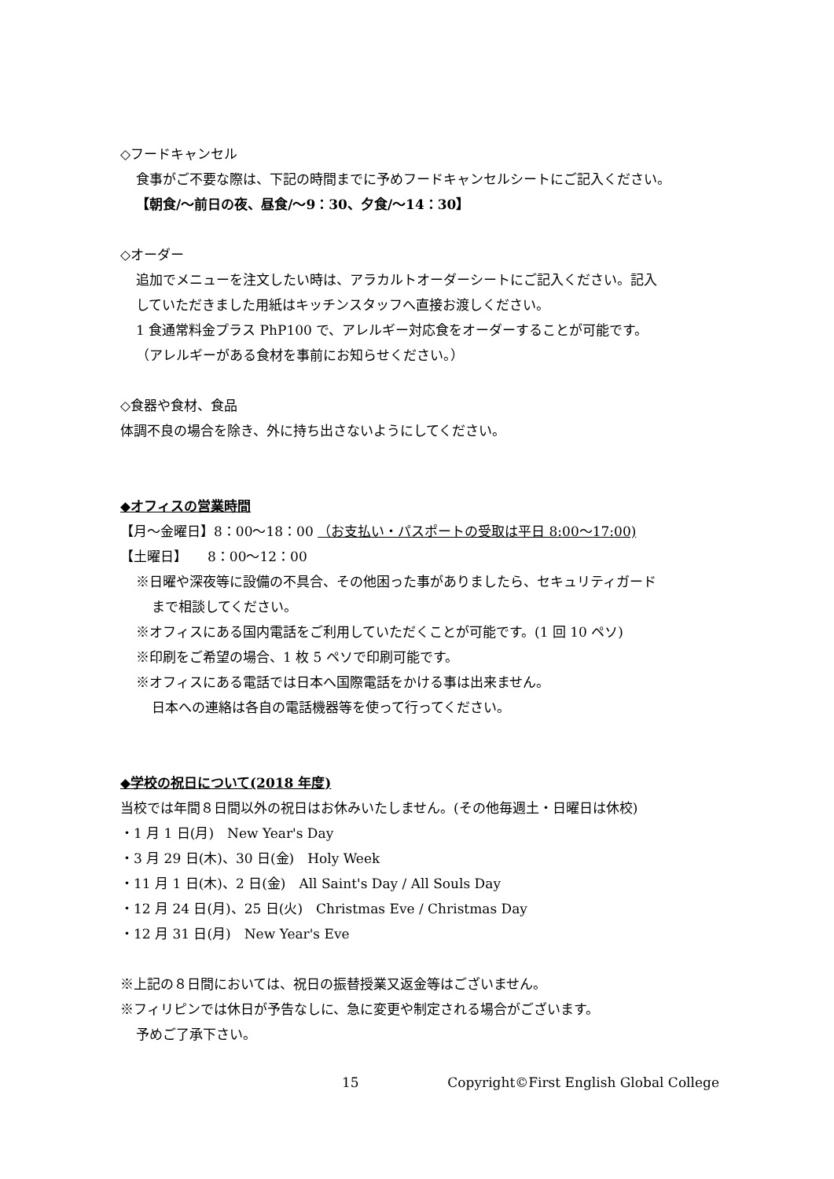◇フードキャンセル
食事がご不要な際は、下記の時間までに予めフードキャンセルシートにご記入ください。
【朝食/～前日の夜、昼食/～9：30、夕食/～14：30】
◇オーダー
追加でメニューを注文したい時は、アラカルトオーダーシートにご記入ください。記入
していただきました用紙はキッチンスタッフへ直接お渡しください。
1 食通常料金プラス PhP100 で、アレルギー対応食をオーダーすることが可能です。
（アレルギーがある食材を事前にお知らせください。）
◇食器や食材、食品
体調不良の場合を除き、外に持ち出さないようにしてください。
◆オフィスの営業時間
【月～金曜日】8：00～18：00 （お支払い・パスポートの受取は平日 8:00～17:00)
【土曜日】　　8：00～12：00
※日曜や深夜等に設備の不具合、その他困った事がありましたら、セキュリティガード
まで相談してください。
※オフィスにある国内電話をご利用していただくことが可能です。(1 回 10 ペソ)
※印刷をご希望の場合、1 枚 5 ペソで印刷可能です。
※オフィスにある電話では日本へ国際電話をかける事は出来ません。
日本への連絡は各自の電話機器等を使って行ってください。
◆学校の祝日について(2018 年度)
当校では年間８日間以外の祝日はお休みいたしません。(その他毎週土・日曜日は休校)
・1 月 1 日(月)　New Year's Day
・3 月 29 日(木)、30 日(金)　Holy Week
・11 月 1 日(木)、2 日(金)　All Saint's Day / All Souls Day
・12 月 24 日(月)、25 日(火)　Christmas Eve / Christmas Day
・12 月 31 日(月)　New Year's Eve
※上記の８日間においては、祝日の振替授業又返金等はございません。
※フィリピンでは休日が予告なしに、急に変更や制定される場合がございます。
予めご了承下さい。
15 Copyright©First English Global College